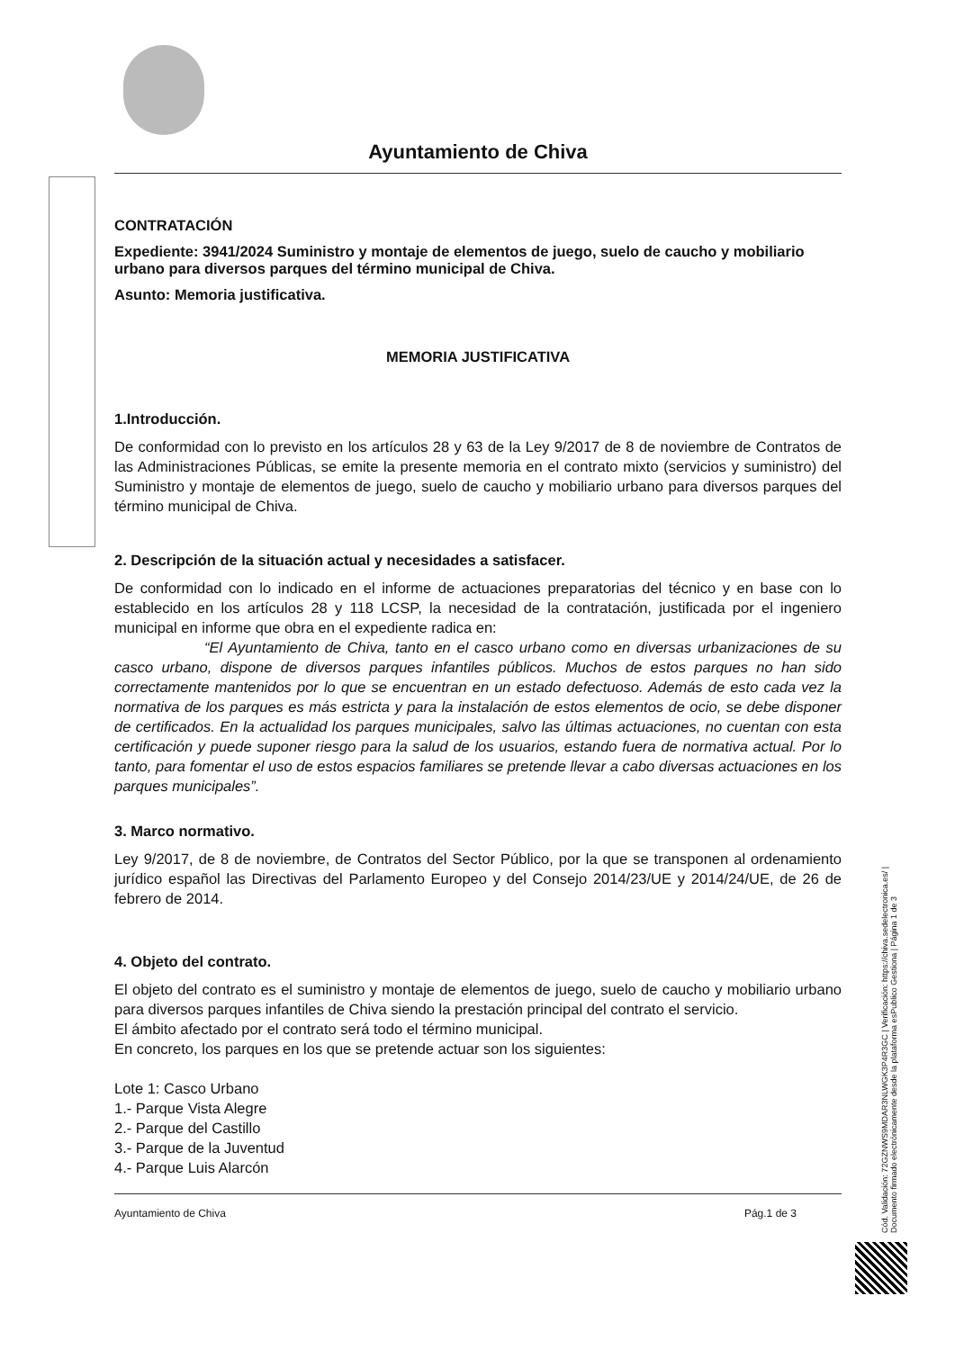Ayuntamiento de Chiva
CONTRATACIÓN
Expediente: 3941/2024 Suministro y montaje de elementos de juego, suelo de caucho y mobiliario urbano para diversos parques del término municipal de Chiva.
Asunto: Memoria justificativa.
MEMORIA JUSTIFICATIVA
1.Introducción.
De conformidad con lo previsto en los artículos 28 y 63 de la Ley 9/2017 de 8 de noviembre de Contratos de las Administraciones Públicas, se emite la presente memoria en el contrato mixto (servicios y suministro) del Suministro y montaje de elementos de juego, suelo de caucho y mobiliario urbano para diversos parques del término municipal de Chiva.
2. Descripción de la situación actual y necesidades a satisfacer.
De conformidad con lo indicado en el informe de actuaciones preparatorias del técnico y en base con lo establecido en los artículos 28 y 118 LCSP, la necesidad de la contratación, justificada por el ingeniero municipal en informe que obra en el expediente radica en:
“El Ayuntamiento de Chiva, tanto en el casco urbano como en diversas urbanizaciones de su casco urbano, dispone de diversos parques infantiles públicos. Muchos de estos parques no han sido correctamente mantenidos por lo que se encuentran en un estado defectuoso. Además de esto cada vez la normativa de los parques es más estricta y para la instalación de estos elementos de ocio, se debe disponer de certificados. En la actualidad los parques municipales, salvo las últimas actuaciones, no cuentan con esta certificación y puede suponer riesgo para la salud de los usuarios, estando fuera de normativa actual. Por lo tanto, para fomentar el uso de estos espacios familiares se pretende llevar a cabo diversas actuaciones en los parques municipales”.
3. Marco normativo.
Ley 9/2017, de 8 de noviembre, de Contratos del Sector Público, por la que se transponen al ordenamiento jurídico español las Directivas del Parlamento Europeo y del Consejo 2014/23/UE y 2014/24/UE, de 26 de febrero de 2014.
4. Objeto del contrato.
El objeto del contrato es el suministro y montaje de elementos de juego, suelo de caucho y mobiliario urbano para diversos parques infantiles de Chiva siendo la prestación principal del contrato el servicio.
El ámbito afectado por el contrato será todo el término municipal.
En concreto, los parques en los que se pretende actuar son los siguientes:
Lote 1: Casco Urbano
1.- Parque Vista Alegre
2.- Parque del Castillo
3.- Parque de la Juventud
4.- Parque Luis Alarcón
Ayuntamiento de Chiva Pág.1 de 3
Cód. Validación: 72GZNWS9MDAR3NLWGK3P4R3GC | Verificación: https://chiva.sedelectronica.es/ | Documento firmado electrónicamente desde la plataforma esPublico Gestiona | Página 1 de 3